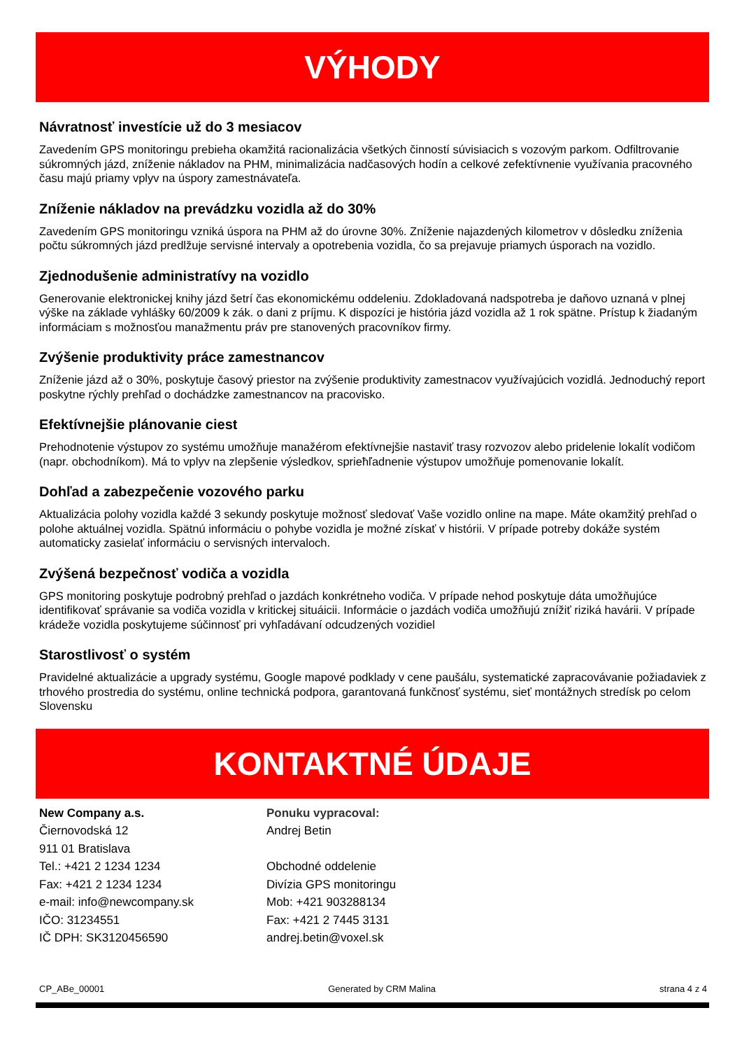VÝHODY
Návratnosť investície už do 3 mesiacov
Zavedením GPS monitoringu prebieha okamžitá racionalizácia všetkých činností súvisiacich s vozovým parkom. Odfiltrovanie súkromných jázd, zníženie nákladov na PHM, minimalizácia nadčasových hodín a celkové zefektívnenie využívania pracovného času majú priamy vplyv na úspory zamestnávateľa.
Zníženie nákladov na prevádzku vozidla až do 30%
Zavedením GPS monitoringu vzniká úspora na PHM až do úrovne 30%. Zníženie najazdených kilometrov v dôsledku zníženia počtu súkromných jázd predlžuje servisné intervaly a opotrebenia vozidla, čo sa prejavuje priamych úsporach na vozidlo.
Zjednodušenie administratívy na vozidlo
Generovanie elektronickej knihy jázd šetrí čas ekonomickému oddeleniu. Zdokladovaná nadspotreba je daňovo uznaná v plnej výške na základe vyhlášky 60/2009 k zák. o dani z príjmu. K dispozíci je história jázd vozidla až 1 rok spätne. Prístup k žiadaným informáciam s možnosťou manažmentu práv pre stanovených pracovníkov firmy.
Zvýšenie produktivity práce zamestnancov
Zníženie jázd až o 30%, poskytuje časový priestor na zvýšenie produktivity zamestnacov využívajúcich vozidlá. Jednoduchý report poskytne rýchly prehľad o dochádzke zamestnancov na pracovisko.
Efektívnejšie plánovanie ciest
Prehodnotenie výstupov zo systému umožňuje manažérom efektívnejšie nastaviť trasy rozvozov alebo pridelenie lokalít vodičom (napr. obchodníkom). Má to vplyv na zlepšenie výsledkov, sprieħľadnenie výstupov umožňuje pomenovanie lokalít.
Dohľad a zabezpečenie vozového parku
Aktualizácia polohy vozidla každé 3 sekundy poskytuje možnosť sledovať Vaše vozidlo online na mape. Máte okamžitý prehľad o polohe aktuálnej vozidla. Spätnú informáciu o pohybe vozidla je možné získať v histórii. V prípade potreby dokáže systém automaticky zasielať informáciu o servisných intervaloch.
Zvýšená bezpečnosť vodiča a vozidla
GPS monitoring poskytuje podrobný prehľad o jazdách konkrétneho vodiča. V prípade nehod poskytuje dáta umožňujúce identifikovať správanie sa vodiča vozidla v kritickej situáicii. Informácie o jazdách vodiča umožňujú znížiť riziká havárii. V prípade krádeže vozidla poskytujeme súčinnosť pri vyhľadávaní odcudzených vozidiel
Starostlivosť o systém
Pravidelné aktualizácie a upgrady systému, Google mapové podklady v cene paušálu, systematické zapracovávanie požiadaviek z trhového prostredia do systému, online technická podpora, garantovaná funkčnosť systému, sieť montážnych stredísk po celom Slovensku
KONTAKTNÉ ÚDAJE
New Company a.s.
Čiernovodská 12
911 01 Bratislava
Tel.: +421 2 1234 1234
Fax: +421 2 1234 1234
e-mail: info@newcompany.sk
IČO: 31234551
IČ DPH: SK3120456590
Ponuku vypracoval:
Andrej Betin
Obchodné oddelenie
Divízia GPS monitoringu
Mob: +421 903288134
Fax: +421 2 7445 3131
andrej.betin@voxel.sk
CP_ABe_00001 Generated by CRM Malina strana 4 z 4